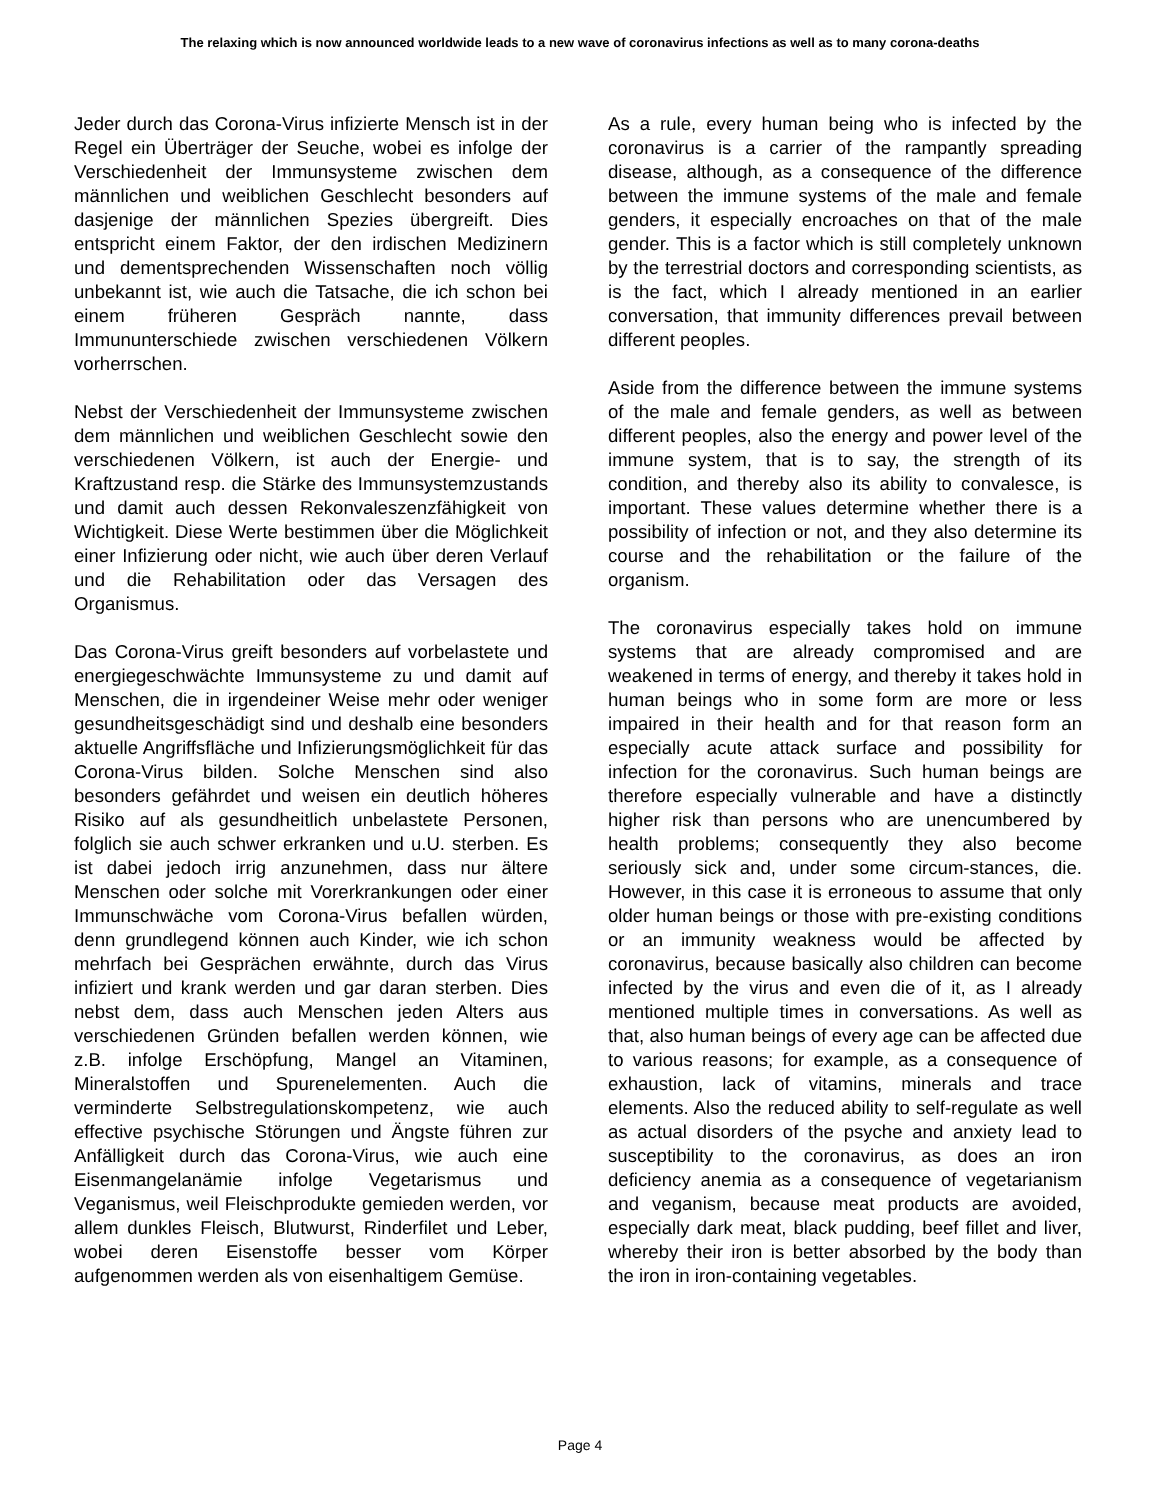The relaxing which is now announced worldwide leads to a new wave of coronavirus infections as well as to many corona-deaths
Jeder durch das Corona-Virus infizierte Mensch ist in der Regel ein Überträger der Seuche, wobei es infolge der Verschiedenheit der Immunsysteme zwischen dem männlichen und weiblichen Geschlecht besonders auf dasjenige der männlichen Spezies übergreift. Dies entspricht einem Faktor, der den irdischen Medizinern und dementsprechenden Wissenschaften noch völlig unbekannt ist, wie auch die Tatsache, die ich schon bei einem früheren Gespräch nannte, dass Immununterschiede zwischen verschiedenen Völkern vorherrschen.
Nebst der Verschiedenheit der Immunsysteme zwischen dem männlichen und weiblichen Geschlecht sowie den verschiedenen Völkern, ist auch der Energie- und Kraftzustand resp. die Stärke des Immunsystemzustands und damit auch dessen Rekonvaleszenzfähigkeit von Wichtigkeit. Diese Werte bestimmen über die Möglichkeit einer Infizierung oder nicht, wie auch über deren Verlauf und die Rehabilitation oder das Versagen des Organismus.
Das Corona-Virus greift besonders auf vorbelastete und energiegeschwächte Immunsysteme zu und damit auf Menschen, die in irgendeiner Weise mehr oder weniger gesundheitsgeschädigt sind und deshalb eine besonders aktuelle Angriffsfläche und Infizierungsmöglichkeit für das Corona-Virus bilden. Solche Menschen sind also besonders gefährdet und weisen ein deutlich höheres Risiko auf als gesundheitlich unbelastete Personen, folglich sie auch schwer erkranken und u.U. sterben. Es ist dabei jedoch irrig anzunehmen, dass nur ältere Menschen oder solche mit Vorerkrankungen oder einer Immunschwäche vom Corona-Virus befallen würden, denn grundlegend können auch Kinder, wie ich schon mehrfach bei Gesprächen erwähnte, durch das Virus infiziert und krank werden und gar daran sterben. Dies nebst dem, dass auch Menschen jeden Alters aus verschiedenen Gründen befallen werden können, wie z.B. infolge Erschöpfung, Mangel an Vitaminen, Mineralstoffen und Spurenelementen. Auch die verminderte Selbstregulationskompetenz, wie auch effective psychische Störungen und Ängste führen zur Anfälligkeit durch das Corona-Virus, wie auch eine Eisenmangelanämie infolge Vegetarismus und Veganismus, weil Fleischprodukte gemieden werden, vor allem dunkles Fleisch, Blutwurst, Rinderfilet und Leber, wobei deren Eisenstoffe besser vom Körper aufgenommen werden als von eisenhaltigem Gemüse.
As a rule, every human being who is infected by the coronavirus is a carrier of the rampantly spreading disease, although, as a consequence of the difference between the immune systems of the male and female genders, it especially encroaches on that of the male gender. This is a factor which is still completely unknown by the terrestrial doctors and corresponding scientists, as is the fact, which I already mentioned in an earlier conversation, that immunity differences prevail between different peoples.
Aside from the difference between the immune systems of the male and female genders, as well as between different peoples, also the energy and power level of the immune system, that is to say, the strength of its condition, and thereby also its ability to convalesce, is important. These values determine whether there is a possibility of infection or not, and they also determine its course and the rehabilitation or the failure of the organism.
The coronavirus especially takes hold on immune systems that are already compromised and are weakened in terms of energy, and thereby it takes hold in human beings who in some form are more or less impaired in their health and for that reason form an especially acute attack surface and possibility for infection for the coronavirus. Such human beings are therefore especially vulnerable and have a distinctly higher risk than persons who are unencumbered by health problems; consequently they also become seriously sick and, under some circum-stances, die. However, in this case it is erroneous to assume that only older human beings or those with pre-existing conditions or an immunity weakness would be affected by coronavirus, because basically also children can become infected by the virus and even die of it, as I already mentioned multiple times in conversations. As well as that, also human beings of every age can be affected due to various reasons; for example, as a consequence of exhaustion, lack of vitamins, minerals and trace elements. Also the reduced ability to self-regulate as well as actual disorders of the psyche and anxiety lead to susceptibility to the coronavirus, as does an iron deficiency anemia as a consequence of vegetarianism and veganism, because meat products are avoided, especially dark meat, black pudding, beef fillet and liver, whereby their iron is better absorbed by the body than the iron in iron-containing vegetables.
Page 4